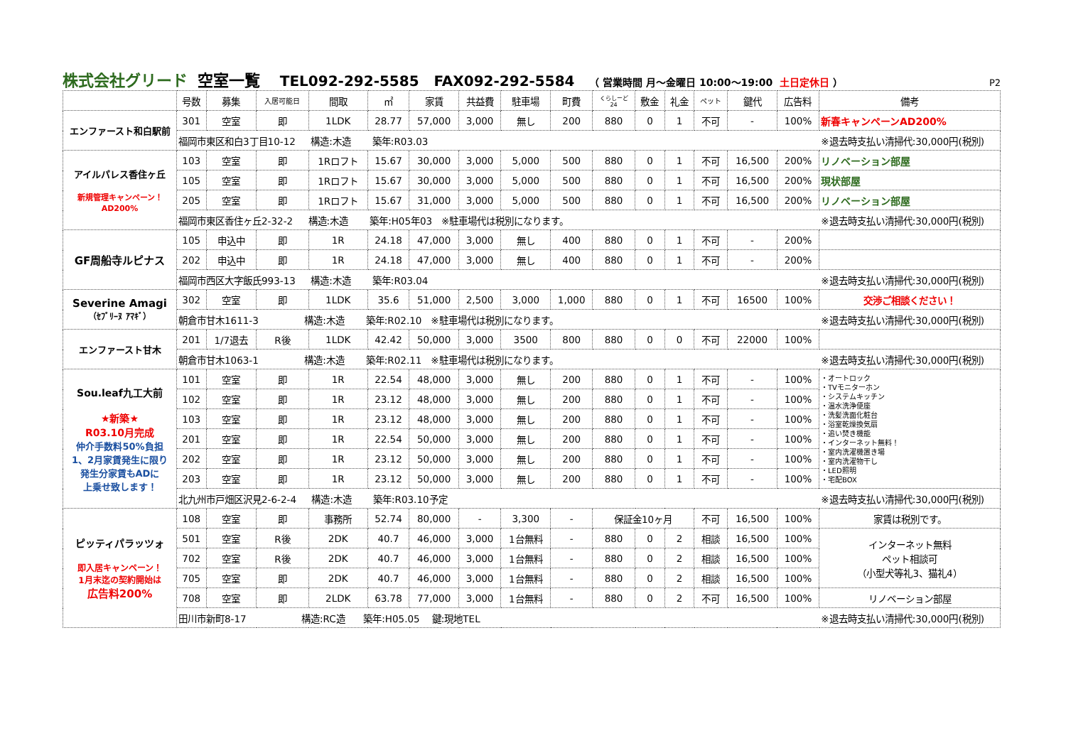株式会社グリード 空室一覧 TEL092-292-5585 FAX092-292-5584 （ 営業時間 月～金曜日 10:00～19:00 土日定休日 ） P2
| | 号数 | 募集 | 入居可能日 | 間取 | ㎡ | 家賃 | 共益費 | 駐車場 | 町費 | くらしーど 24 | 敷金 | 礼金 | ペット | 鍵代 | 広告料 | 備考 |
| --- | --- | --- | --- | --- | --- | --- | --- | --- | --- | --- | --- | --- | --- | --- | --- | --- |
| エンファースト和白駅前 | 301 | 空室 | 即 | 1LDK | 28.77 | 57,000 | 3,000 | 無し | 200 | 880 | 0 | 1 | 不可 | - | 100% | 新春キャンペーンAD200% |
| | 福岡市東区和白3丁目10-12 構造:木造 築年:R03.03 ※退去時支払い清掃代:30,000円(税別) | | | | | | | | | | | | | | | |
| アイルパレス香住ヶ丘 新規管理キャンペーン！ AD200% | 103 | 空室 | 即 | 1Rロフト | 15.67 | 30,000 | 3,000 | 5,000 | 500 | 880 | 0 | 1 | 不可 | 16,500 | 200% | リノベーション部屋 |
| | 105 | 空室 | 即 | 1Rロフト | 15.67 | 30,000 | 3,000 | 5,000 | 500 | 880 | 0 | 1 | 不可 | 16,500 | 200% | 現状部屋 |
| | 205 | 空室 | 即 | 1Rロフト | 15.67 | 31,000 | 3,000 | 5,000 | 500 | 880 | 0 | 1 | 不可 | 16,500 | 200% | リノベーション部屋 |
| | 福岡市東区香住ヶ丘2-32-2 構造:木造 築年:H05年03 ※駐車場代は税別になります。 ※退去時支払い清掃代:30,000円(税別) | | | | | | | | | | | | | | | |
| GF周船寺ルピナス | 105 | 申込中 | 即 | 1R | 24.18 | 47,000 | 3,000 | 無し | 400 | 880 | 0 | 1 | 不可 | - | 200% | |
| | 202 | 申込中 | 即 | 1R | 24.18 | 47,000 | 3,000 | 無し | 400 | 880 | 0 | 1 | 不可 | - | 200% | |
| | 福岡市西区大字飯氏993-13 構造:木造 築年:R03.04 ※退去時支払い清掃代:30,000円(税別) | | | | | | | | | | | | | | | |
| Severine Amagi （ｾﾌﾞﾘｰﾇ ｱﾏｷﾞ） | 302 | 空室 | 即 | 1LDK | 35.6 | 51,000 | 2,500 | 3,000 | 1,000 | 880 | 0 | 1 | 不可 | 16500 | 100% | 交渉ご相談ください！ |
| | 朝倉市甘木1611-3 構造:木造 築年:R02.10 ※駐車場代は税別になります。 ※退去時支払い清掃代:30,000円(税別) | | | | | | | | | | | | | | | |
| エンファースト甘木 | 201 | 1/7退去 | R後 | 1LDK | 42.42 | 50,000 | 3,000 | 3500 | 800 | 880 | 0 | 0 | 不可 | 22000 | 100% | |
| | 朝倉市甘木1063-1 構造:木造 築年:R02.11 ※駐車場代は税別になります。 ※退去時支払い清掃代:30,000円(税別) | | | | | | | | | | | | | | | |
| Sou.leaf九工大前 ★新築★ R03.10月完成 仲介手数料50%負担 1、2月家賃発生に限り 発生分家賃もADに 上乗せ致します！ | 101 | 空室 | 即 | 1R | 22.54 | 48,000 | 3,000 | 無し | 200 | 880 | 0 | 1 | 不可 | - | 100% | ・オートロック ・TVモニターホン ・システムキッチン ・温水洗浄便座 ・洗髪洗面化粧台 ・浴室乾燥換気扇 ・追い焚き機能 ・インターネット無料！ ・室内洗濯機置き場 ・室内洗濯物干し ・LED照明 ・宅配BOX |
| | 102 | 空室 | 即 | 1R | 23.12 | 48,000 | 3,000 | 無し | 200 | 880 | 0 | 1 | 不可 | - | 100% | |
| | 103 | 空室 | 即 | 1R | 23.12 | 48,000 | 3,000 | 無し | 200 | 880 | 0 | 1 | 不可 | - | 100% | |
| | 201 | 空室 | 即 | 1R | 22.54 | 50,000 | 3,000 | 無し | 200 | 880 | 0 | 1 | 不可 | - | 100% | |
| | 202 | 空室 | 即 | 1R | 23.12 | 50,000 | 3,000 | 無し | 200 | 880 | 0 | 1 | 不可 | - | 100% | |
| | 203 | 空室 | 即 | 1R | 23.12 | 50,000 | 3,000 | 無し | 200 | 880 | 0 | 1 | 不可 | - | 100% | |
| | 北九州市戸畑区沢見2-6-2-4 構造:木造 築年:R03.10予定 ※退去時支払い清掃代:30,000円(税別) | | | | | | | | | | | | | | | |
| ピッティパラッツォ 即入居キャンペーン！ 1月末迄の契約開始は 広告料200% | 108 | 空室 | 即 | 事務所 | 52.74 | 80,000 | - | 3,300 | - | 保証金10ヶ月 | | | 不可 | 16,500 | 100% | 家賃は税別です。 |
| | 501 | 空室 | R後 | 2DK | 40.7 | 46,000 | 3,000 | 1台無料 | - | 880 | 0 | 2 | 相談 | 16,500 | 100% | インターネット無料 ペット相談可 （小型犬等礼3、猫礼4） |
| | 702 | 空室 | R後 | 2DK | 40.7 | 46,000 | 3,000 | 1台無料 | - | 880 | 0 | 2 | 相談 | 16,500 | 100% | |
| | 705 | 空室 | 即 | 2DK | 40.7 | 46,000 | 3,000 | 1台無料 | - | 880 | 0 | 2 | 相談 | 16,500 | 100% | |
| | 708 | 空室 | 即 | 2LDK | 63.78 | 77,000 | 3,000 | 1台無料 | - | 880 | 0 | 2 | 不可 | 16,500 | 100% | リノベーション部屋 |
| | 田川市新町8-17 構造:RC造 築年:H05.05 鍵:現地TEL ※退去時支払い清掃代:30,000円(税別) | | | | | | | | | | | | | | | |